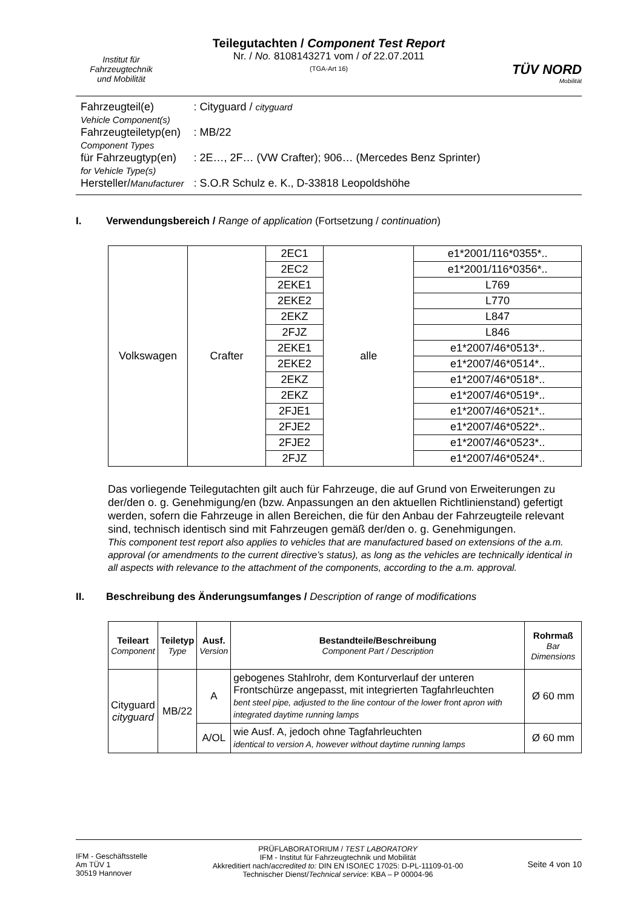Institut für
Fahrzeugtechnik
und Mobilität
Teilegutachten / Component Test Report
Nr. / No. 8108143271 vom / of 22.07.2011
(TGA-Art 16)
TÜV NORD
Mobilität
| Fahrzeugteil(e) Vehicle Component(s) | : Cityguard / cityguard |
| Fahrzeugteiletyp(en) Component Types | : MB/22 |
| für Fahrzeugtyp(en) for Vehicle Type(s) | : 2E…, 2F… (VW Crafter); 906… (Mercedes Benz Sprinter) |
| Hersteller/ Manufacturer | : S.O.R Schulz e. K., D-33818 Leopoldshöhe |
I. Verwendungsbereich / Range of application (Fortsetzung / continuation)
| Volkswagen | Crafter | 2EC1 | alle | e1*2001/116*0355*.. |
| | | 2EC2 | | e1*2001/116*0356*.. |
| | | 2EKE1 | | L769 |
| | | 2EKE2 | | L770 |
| | | 2EKZ | | L847 |
| | | 2FJZ | | L846 |
| | | 2EKE1 | | e1*2007/46*0513*.. |
| | | 2EKE2 | | e1*2007/46*0514*.. |
| | | 2EKZ | | e1*2007/46*0518*.. |
| | | 2EKZ | | e1*2007/46*0519*.. |
| | | 2FJE1 | | e1*2007/46*0521*.. |
| | | 2FJE2 | | e1*2007/46*0522*.. |
| | | 2FJE2 | | e1*2007/46*0523*.. |
| | | 2FJZ | | e1*2007/46*0524*.. |
Das vorliegende Teilegutachten gilt auch für Fahrzeuge, die auf Grund von Erweiterungen zu der/den o. g. Genehmigung/en (bzw. Anpassungen an den aktuellen Richtlinienstand) gefertigt werden, sofern die Fahrzeuge in allen Bereichen, die für den Anbau der Fahrzeugteile relevant sind, technisch identisch sind mit Fahrzeugen gemäß der/den o. g. Genehmigungen.
This component test report also applies to vehicles that are manufactured based on extensions of the a.m. approval (or amendments to the current directive’s status), as long as the vehicles are technically identical in all aspects with relevance to the attachment of the components, according to the a.m. approval.
II. Beschreibung des Änderungsumfanges / Description of range of modifications
| Teileart Component | Teiletyp Type | Ausf. Version | Bestandteile/Beschreibung Component Part / Description | Rohrmaß Bar Dimensions |
| --- | --- | --- | --- | --- |
| Cityguard cityguard | MB/22 | A | gebogenes Stahlrohr, dem Konturverlauf der unteren Frontschürze angepasst, mit integrierten Tagfahrleuchten bent steel pipe, adjusted to the line contour of the lower front apron with integrated daytime running lamps | Ø 60 mm |
| | | A/OL | wie Ausf. A, jedoch ohne Tagfahrleuchten identical to version A, however without daytime running lamps | Ø 60 mm |
IFM - Geschäftsstelle
Am TÜV 1
30519 Hannover
PRÜFLABORATORIUM / TEST LABORATORY
IFM - Institut für Fahrzeugtechnik und Mobilität
Akkreditiert nach/accredited to: DIN EN ISO/IEC 17025: D-PL-11109-01-00
Technischer Dienst/Technical service: KBA – P 00004-96
Seite 4 von 10